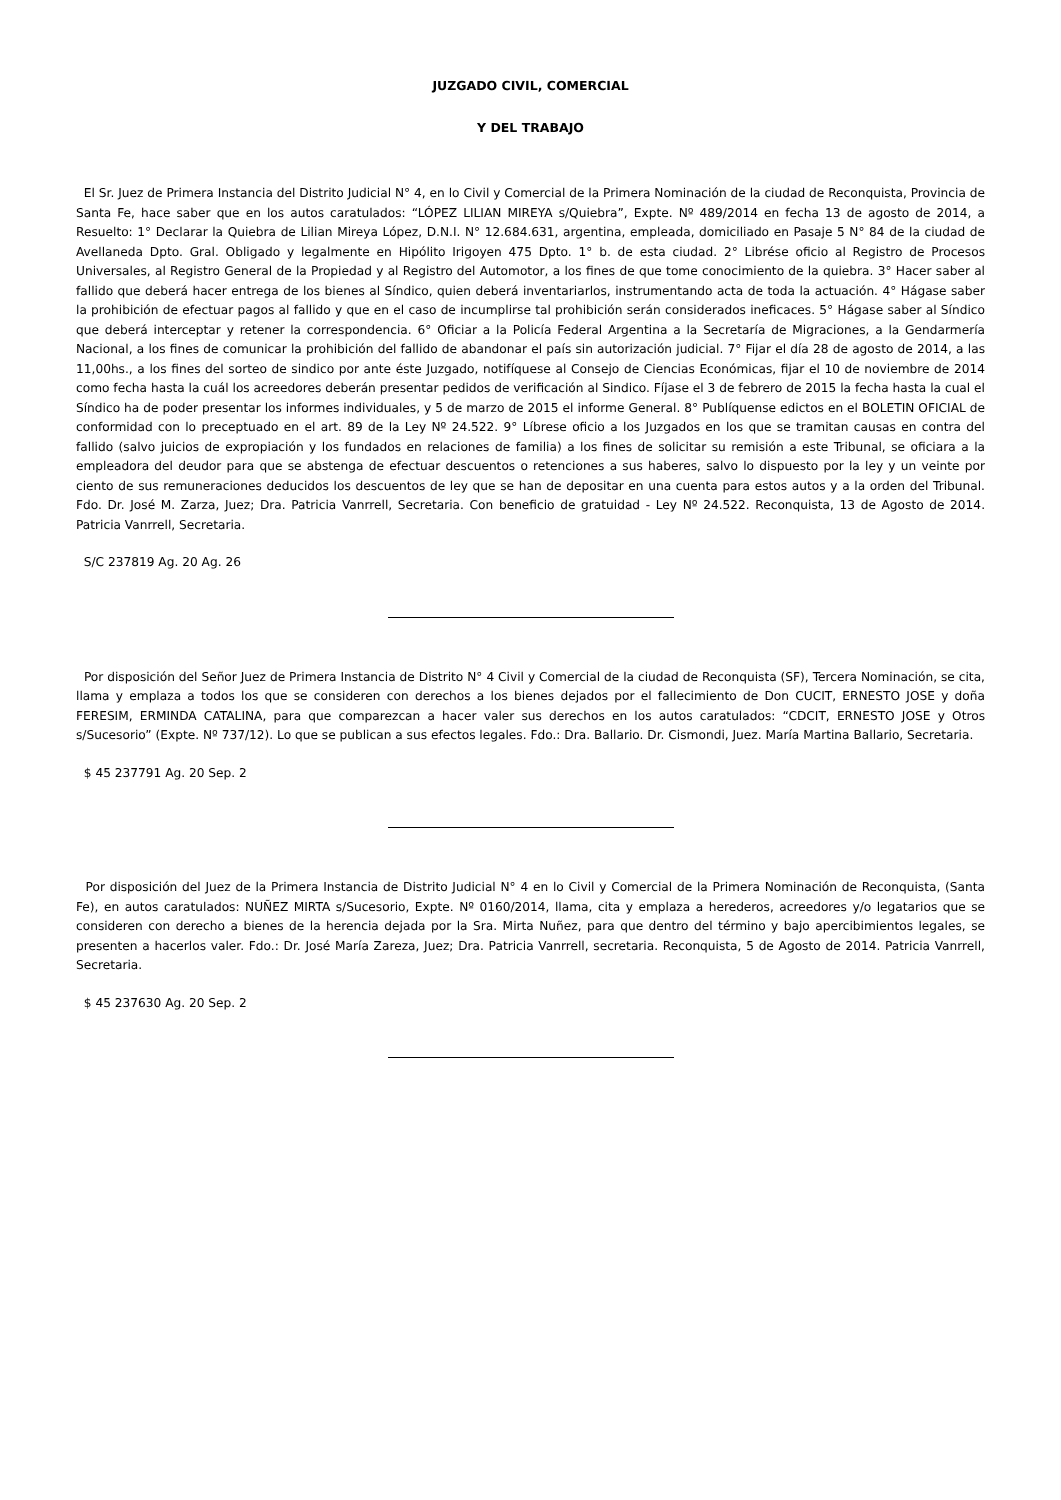JUZGADO CIVIL, COMERCIAL
Y DEL TRABAJO
El Sr. Juez de Primera Instancia del Distrito Judicial N° 4, en lo Civil y Comercial de la Primera Nominación de la ciudad de Reconquista, Provincia de Santa Fe, hace saber que en los autos caratulados: “LÓPEZ LILIAN MIREYA s/Quiebra”, Expte. Nº 489/2014 en fecha 13 de agosto de 2014, a Resuelto: 1° Declarar la Quiebra de Lilian Mireya López, D.N.I. N° 12.684.631, argentina, empleada, domiciliado en Pasaje 5 N° 84 de la ciudad de Avellaneda Dpto. Gral. Obligado y legalmente en Hipólito Irigoyen 475 Dpto. 1° b. de esta ciudad. 2° Librése oficio al Registro de Procesos Universales, al Registro General de la Propiedad y al Registro del Automotor, a los fines de que tome conocimiento de la quiebra. 3° Hacer saber al fallido que deberá hacer entrega de los bienes al Síndico, quien deberá inventariarlos, instrumentando acta de toda la actuación. 4° Hágase saber la prohibición de efectuar pagos al fallido y que en el caso de incumplirse tal prohibición serán considerados ineficaces. 5° Hágase saber al Síndico que deberá interceptar y retener la correspondencia. 6° Oficiar a la Policía Federal Argentina a la Secretaría de Migraciones, a la Gendarmería Nacional, a los fines de comunicar la prohibición del fallido de abandonar el país sin autorización judicial. 7° Fijar el día 28 de agosto de 2014, a las 11,00hs., a los fines del sorteo de sindico por ante éste Juzgado, notifíquese al Consejo de Ciencias Económicas, fijar el 10 de noviembre de 2014 como fecha hasta la cuál los acreedores deberán presentar pedidos de verificación al Sindico. Fíjase el 3 de febrero de 2015 la fecha hasta la cual el Síndico ha de poder presentar los informes individuales, y 5 de marzo de 2015 el informe General. 8° Publíquense edictos en el BOLETIN OFICIAL de conformidad con lo preceptuado en el art. 89 de la Ley Nº 24.522. 9° Líbrese oficio a los Juzgados en los que se tramitan causas en contra del fallido (salvo juicios de expropiación y los fundados en relaciones de familia) a los fines de solicitar su remisión a este Tribunal, se oficiara a la empleadora del deudor para que se abstenga de efectuar descuentos o retenciones a sus haberes, salvo lo dispuesto por la ley y un veinte por ciento de sus remuneraciones deducidos los descuentos de ley que se han de depositar en una cuenta para estos autos y a la orden del Tribunal. Fdo. Dr. José M. Zarza, Juez; Dra. Patricia Vanrrell, Secretaria. Con beneficio de gratuidad - Ley Nº 24.522. Reconquista, 13 de Agosto de 2014. Patricia Vanrrell, Secretaria.
S/C 237819 Ag. 20 Ag. 26
Por disposición del Señor Juez de Primera Instancia de Distrito N° 4 Civil y Comercial de la ciudad de Reconquista (SF), Tercera Nominación, se cita, llama y emplaza a todos los que se consideren con derechos a los bienes dejados por el fallecimiento de Don CUCIT, ERNESTO JOSE y doña FERESIM, ERMINDA CATALINA, para que comparezcan a hacer valer sus derechos en los autos caratulados: “CDCIT, ERNESTO JOSE y Otros s/Sucesorio” (Expte. Nº 737/12). Lo que se publican a sus efectos legales. Fdo.: Dra. Ballario. Dr. Cismondi, Juez. María Martina Ballario, Secretaria.
$ 45 237791 Ag. 20 Sep. 2
Por disposición del Juez de la Primera Instancia de Distrito Judicial N° 4 en lo Civil y Comercial de la Primera Nominación de Reconquista, (Santa Fe), en autos caratulados: NUÑEZ MIRTA s/Sucesorio, Expte. Nº 0160/2014, llama, cita y emplaza a herederos, acreedores y/o legatarios que se consideren con derecho a bienes de la herencia dejada por la Sra. Mirta Nuñez, para que dentro del término y bajo apercibimientos legales, se presenten a hacerlos valer. Fdo.: Dr. José María Zareza, Juez; Dra. Patricia Vanrrell, secretaria. Reconquista, 5 de Agosto de 2014. Patricia Vanrrell, Secretaria.
$ 45 237630 Ag. 20 Sep. 2